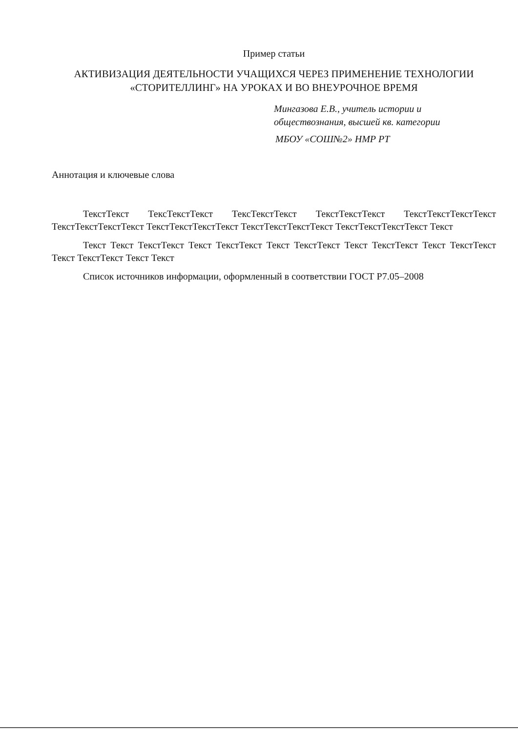Пример статьи
АКТИВИЗАЦИЯ ДЕЯТЕЛЬНОСТИ УЧАЩИХСЯ ЧЕРЕЗ ПРИМЕНЕНИЕ ТЕХНОЛОГИИ
«СТОРИТЕЛЛИНГ» НА УРОКАХ И ВО ВНЕУРОЧНОЕ ВРЕМЯ
Мингазова Е.В., учитель истории и
обществознания, высшей кв. категории
МБОУ «СОШ№2» НМР РТ
Аннотация и ключевые слова
ТекстТекст ТексТекстТекст ТексТекстТекст ТекстТекстТекст ТекстТекстТекстТекст ТекстТекстТекстТекст ТекстТекстТекстТекст ТекстТекстТекстТекст ТекстТекстТекстТекст Текст
Текст Текст ТекстТекст Текст ТекстТекст Текст ТекстТекст Текст ТекстТекст Текст ТекстТекст Текст ТекстТекст Текст Текст
Список источников информации, оформленный в соответствии ГОСТ Р7.05–2008